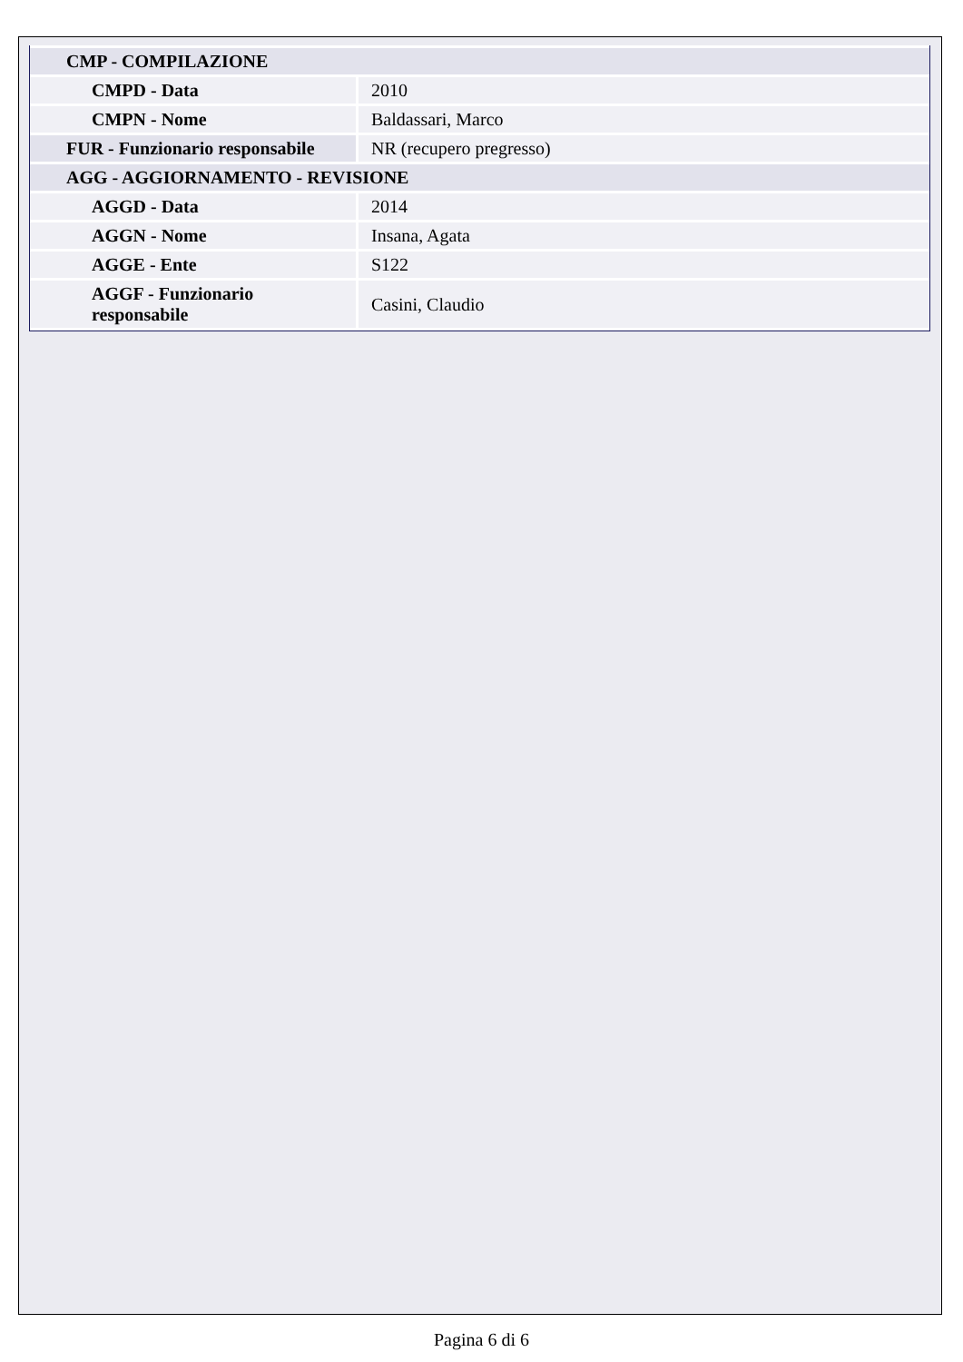| CMP - COMPILAZIONE | |
| CMPD - Data | 2010 |
| CMPN - Nome | Baldassari, Marco |
| FUR - Funzionario responsabile | NR (recupero pregresso) |
| AGG - AGGIORNAMENTO - REVISIONE | |
| AGGD - Data | 2014 |
| AGGN - Nome | Insana, Agata |
| AGGE - Ente | S122 |
| AGGF - Funzionario responsabile | Casini, Claudio |
Pagina 6 di 6